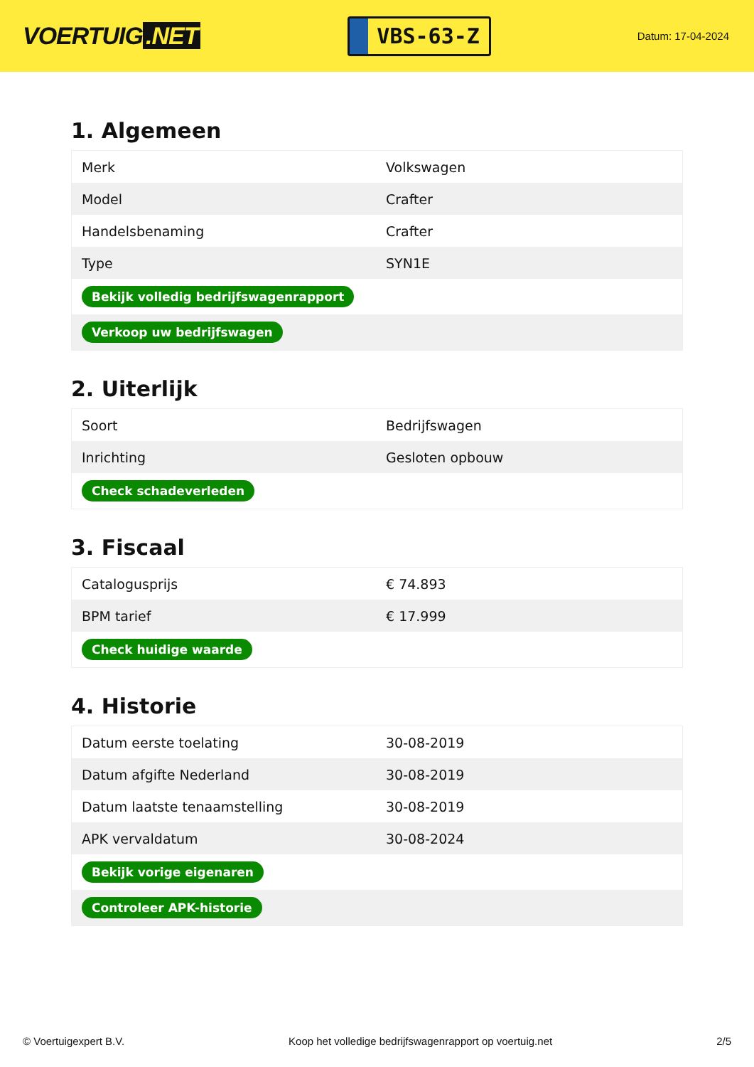VOERTUIG.NET
VBS-63-Z
Datum: 17-04-2024
1. Algemeen
| Merk | Volkswagen |
| Model | Crafter |
| Handelsbenaming | Crafter |
| Type | SYN1E |
| Bekijk volledig bedrijfswagenrapport | |
| Verkoop uw bedrijfswagen | |
2. Uiterlijk
| Soort | Bedrijfswagen |
| Inrichting | Gesloten opbouw |
| Check schadeverleden | |
3. Fiscaal
| Catalogusprijs | € 74.893 |
| BPM tarief | € 17.999 |
| Check huidige waarde | |
4. Historie
| Datum eerste toelating | 30-08-2019 |
| Datum afgifte Nederland | 30-08-2019 |
| Datum laatste tenaamstelling | 30-08-2019 |
| APK vervaldatum | 30-08-2024 |
| Bekijk vorige eigenaren | |
| Controleer APK-historie | |
© Voertuigexpert B.V. Koop het volledige bedrijfswagenrapport op voertuig.net 2/5